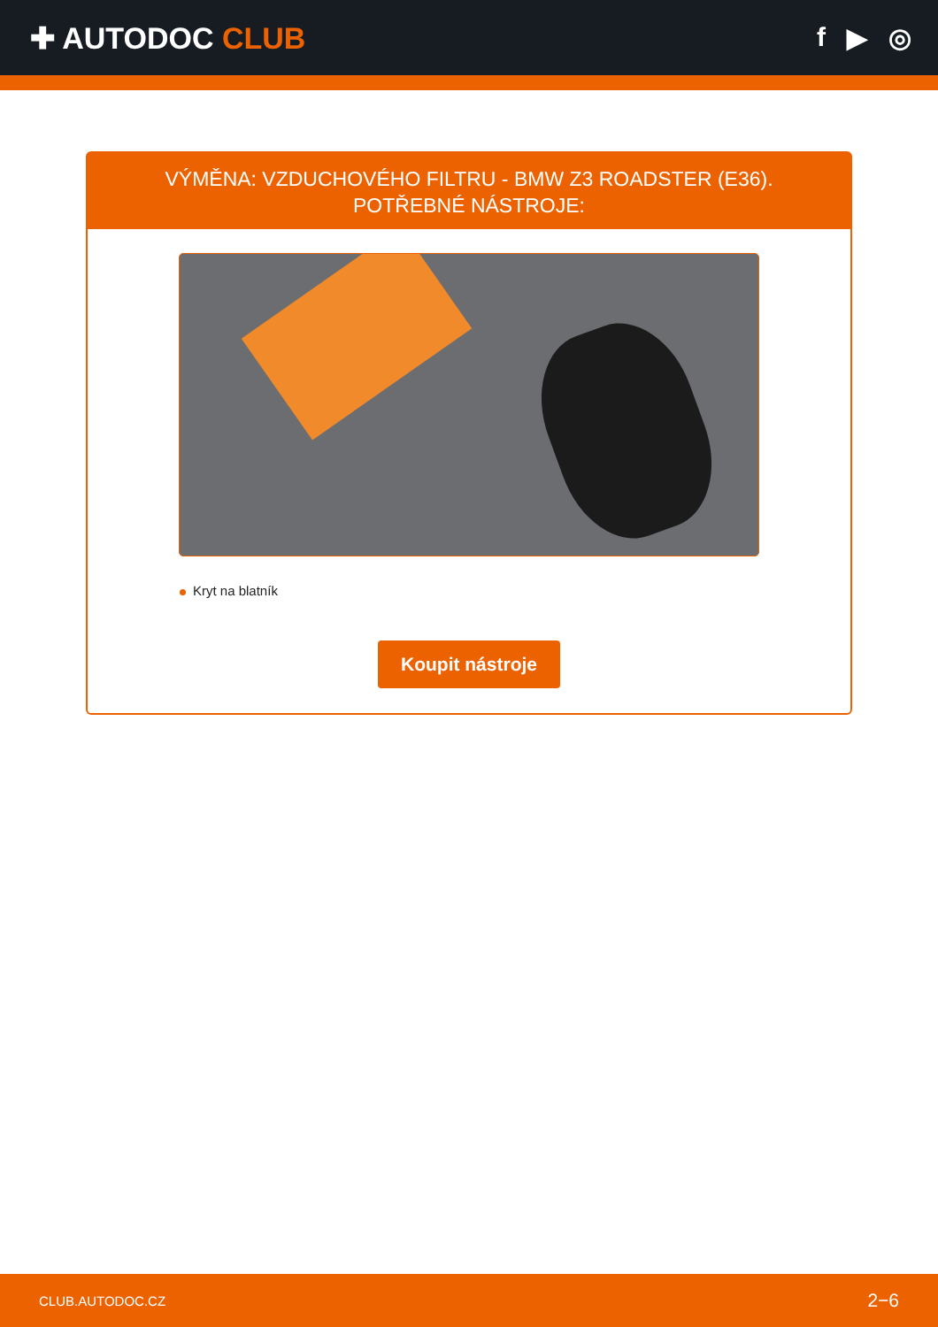✚ AUTODOC CLUB f ▶ ◎
VÝMĚNA: VZDUCHOVÉHO FILTRU - BMW Z3 ROADSTER (E36). POTŘEBNÉ NÁSTROJE:
Kryt na blatník
Koupit nástroje
CLUB.AUTODOC.CZ 2−6